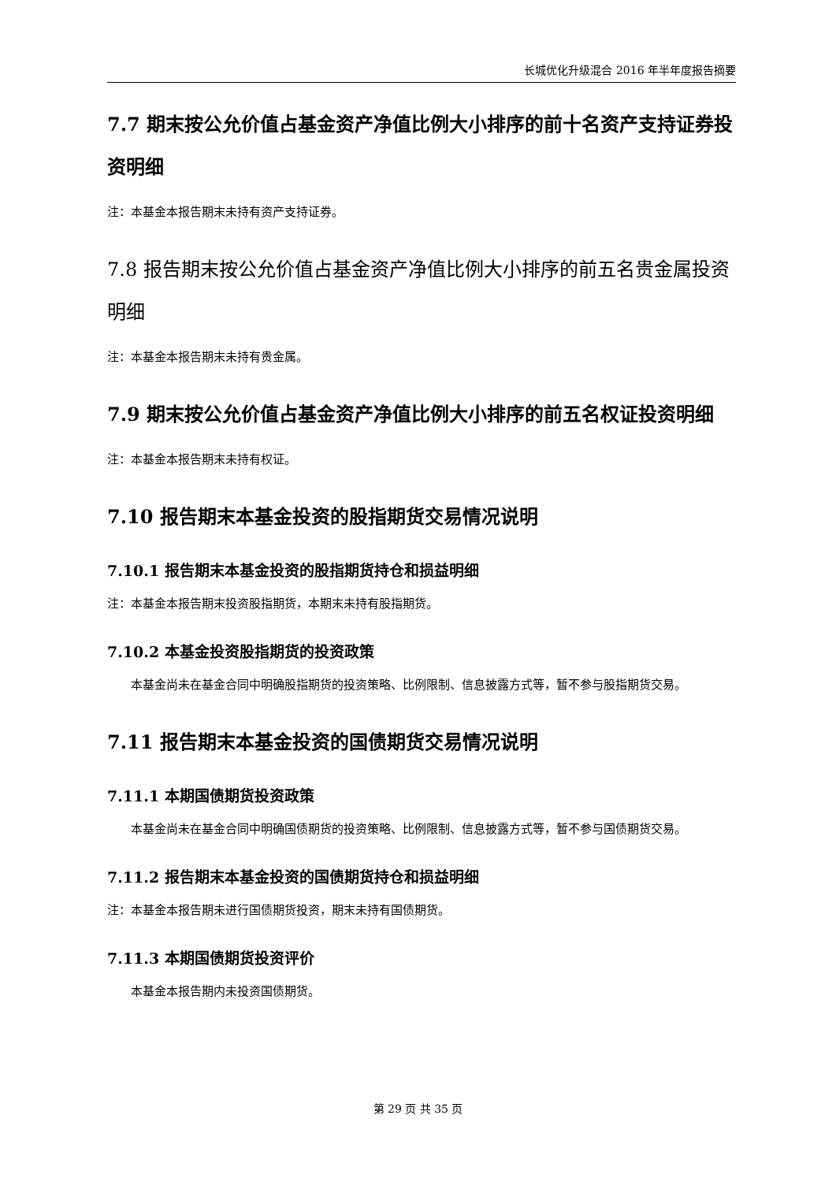长城优化升级混合 2016 年半年度报告摘要
7.7 期末按公允价值占基金资产净值比例大小排序的前十名资产支持证券投资明细
注：本基金本报告期末未持有资产支持证券。
7.8 报告期末按公允价值占基金资产净值比例大小排序的前五名贵金属投资明细
注：本基金本报告期末未持有贵金属。
7.9 期末按公允价值占基金资产净值比例大小排序的前五名权证投资明细
注：本基金本报告期末未持有权证。
7.10 报告期末本基金投资的股指期货交易情况说明
7.10.1 报告期末本基金投资的股指期货持仓和损益明细
注：本基金本报告期末投资股指期货，本期末未持有股指期货。
7.10.2 本基金投资股指期货的投资政策
本基金尚未在基金合同中明确股指期货的投资策略、比例限制、信息披露方式等，暂不参与股指期货交易。
7.11 报告期末本基金投资的国债期货交易情况说明
7.11.1 本期国债期货投资政策
本基金尚未在基金合同中明确国债期货的投资策略、比例限制、信息披露方式等，暂不参与国债期货交易。
7.11.2 报告期末本基金投资的国债期货持仓和损益明细
注：本基金本报告期未进行国债期货投资，期末未持有国债期货。
7.11.3 本期国债期货投资评价
本基金本报告期内未投资国债期货。
第 29 页 共 35 页